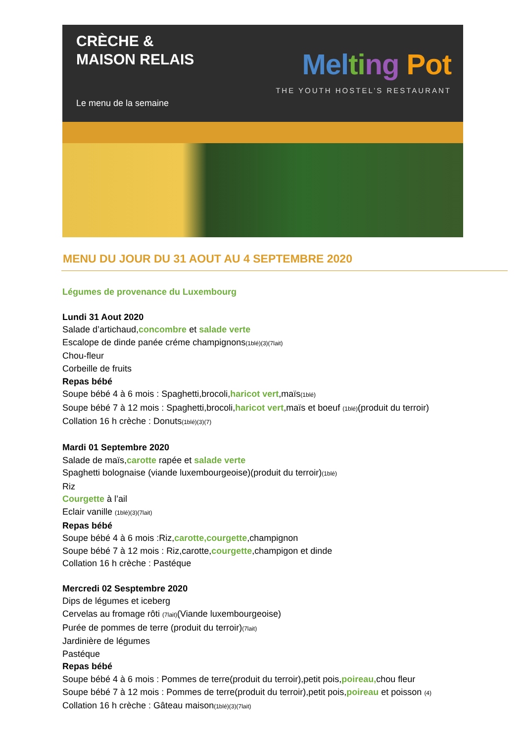CRÈCHE &
MAISON RELAIS
Le menu de la semaine
Mel ti ng Pot
THE YOUTH HOSTEL’S RESTAURANT
MENU DU JOUR DU 31 AOUT AU 4 SEPTEMBRE 2020
Légumes de provenance du Luxembourg
Lundi 31 Aout 2020
Salade d’artichaud,concombre et salade verte
Escalope de dinde panée créme champignons(1blé)(3)(7lait)
Chou-fleur
Corbeille de fruits
Repas bébé
Soupe bébé 4 à 6 mois : Spaghetti,brocoli,haricot vert,maïs(1blé)
Soupe bébé 7 à 12 mois : Spaghetti,brocoli,haricot vert,maïs et boeuf (1blé)(produit du terroir)
Collation 16 h crèche : Donuts(1blé)(3)(7)
Mardi 01 Septembre 2020
Salade de maïs,carotte rapée et salade verte
Spaghetti bolognaise (viande luxembourgeoise)(produit du terroir)(1blé)
Riz
Courgette à l’ail
Eclair vanille (1blé)(3)(7lait)
Repas bébé
Soupe bébé 4 à 6 mois :Riz,carotte,courgette,champignon
Soupe bébé 7 à 12 mois : Riz,carotte,courgette,champigon et dinde
Collation 16 h crèche : Pastéque
Mercredi 02 Sesptembre 2020
Dips de légumes et iceberg
Cervelas au fromage rôti (7lait)(Viande luxembourgeoise)
Purée de pommes de terre (produit du terroir)(7lait)
Jardinière de légumes
Pastéque
Repas bébé
Soupe bébé 4 à 6 mois : Pommes de terre(produit du terroir),petit pois,poireau, chou fleur
Soupe bébé 7 à 12 mois : Pommes de terre(produit du terroir),petit pois,poireau et poisson (4)
Collation 16 h crèche : Gâteau maison(1blé)(3)(7lait)